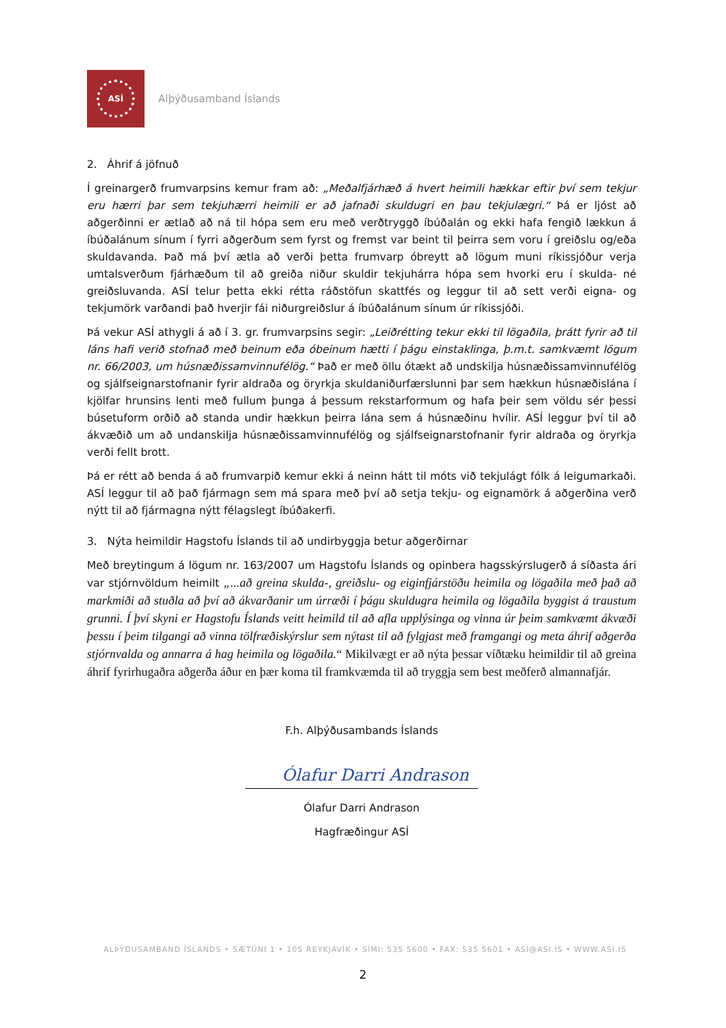ASÍ
Alþýðusamband Íslands
2. Áhrif á jöfnuð
Í greinargerð frumvarpsins kemur fram að: „Meðalfjárhæð á hvert heimili hækkar eftir því sem tekjur eru hærri þar sem tekjuhærri heimili er að jafnaði skuldugri en þau tekjulægri.“ Þá er ljóst að aðgerðinni er ætlað að ná til hópa sem eru með verðtryggð íbúðalán og ekki hafa fengið lækkun á íbúðalánum sínum í fyrri aðgerðum sem fyrst og fremst var beint til þeirra sem voru í greiðslu og/eða skuldavanda. Það má því ætla að verði þetta frumvarp óbreytt að lögum muni ríkissjóður verja umtalsverðum fjárhæðum til að greiða niður skuldir tekjuhárra hópa sem hvorki eru í skulda- né greiðsluvanda. ASÍ telur þetta ekki rétta ráðstöfun skattfés og leggur til að sett verði eigna- og tekjumörk varðandi það hverjir fái niðurgreiðslur á íbúðalánum sínum úr ríkissjóði.
Þá vekur ASÍ athygli á að í 3. gr. frumvarpsins segir: „Leiðrétting tekur ekki til lögaðila, þrátt fyrir að til láns hafi verið stofnað með beinum eða óbeinum hætti í þágu einstaklinga, þ.m.t. samkvæmt lögum nr. 66/2003, um húsnæðissamvinnufélög.“ Það er með öllu ótækt að undskilja húsnæðissamvinnufélög og sjálfseignarstofnanir fyrir aldraða og öryrkja skuldaniðurfærslunni þar sem hækkun húsnæðislána í kjölfar hrunsins lenti með fullum þunga á þessum rekstarformum og hafa þeir sem völdu sér þessi búsetuform orðið að standa undir hækkun þeirra lána sem á húsnæðinu hvílir. ASÍ leggur því til að ákvæðið um að undanskilja húsnæðissamvinnufélög og sjálfseignarstofnanir fyrir aldraða og öryrkja verði fellt brott.
Þá er rétt að benda á að frumvarpið kemur ekki á neinn hátt til móts við tekjulágt fólk á leigumarkaði. ASÍ leggur til að það fjármagn sem má spara með því að setja tekju- og eignamörk á aðgerðina verð nýtt til að fjármagna nýtt félagslegt íbúðakerfi.
3. Nýta heimildir Hagstofu Íslands til að undirbyggja betur aðgerðirnar
Með breytingum á lögum nr. 163/2007 um Hagstofu Íslands og opinbera hagsskýrslugerð á síðasta ári var stjórnvöldum heimilt „...að greina skulda-, greiðslu- og eiginfjárstöðu heimila og lögaðila með það að markmiði að stuðla að því að ákvarðanir um úrræði í þágu skuldugra heimila og lögaðila byggist á traustum grunni. Í því skyni er Hagstofu Íslands veitt heimild til að afla upplýsinga og vinna úr þeim samkvæmt ákvæði þessu í þeim tilgangi að vinna tölfræðiskýrslur sem nýtast til að fylgjast með framgangi og meta áhrif aðgerða stjórnvalda og annarra á hag heimila og lögaðila.“ Mikilvægt er að nýta þessar víðtæku heimildir til að greina áhrif fyrirhugaðra aðgerða áður en þær koma til framkvæmda til að tryggja sem best meðferð almannafjár.
F.h. Alþýðusambands Íslands
Ólafur Darri Andrason
Ólafur Darri Andrason
Hagfræðingur ASÍ
ALÞÝÐUSAMBAND ÍSLANDS • SÆTÚNI 1 • 105 REYKJAVÍK • SÍMI: 535 5600 • FAX: 535 5601 • ASI@ASI.IS • WWW.ASI.IS
2